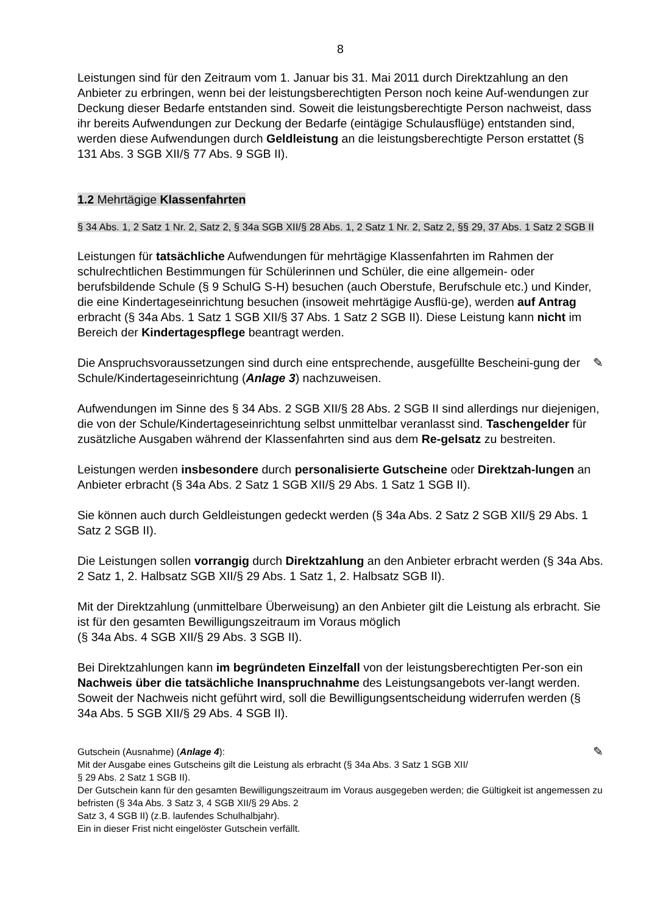8
Leistungen sind für den Zeitraum vom 1. Januar bis 31. Mai 2011 durch Direktzahlung an den Anbieter zu erbringen, wenn bei der leistungsberechtigten Person noch keine Auf-wendungen zur Deckung dieser Bedarfe entstanden sind. Soweit die leistungsberechtigte Person nachweist, dass ihr bereits Aufwendungen zur Deckung der Bedarfe (eintägige Schulausflüge) entstanden sind, werden diese Aufwendungen durch Geldleistung an die leistungsberechtigte Person erstattet (§ 131 Abs. 3 SGB XII/§ 77 Abs. 9 SGB II).
1.2 Mehrtägige Klassenfahrten
§ 34 Abs. 1, 2 Satz 1 Nr. 2, Satz 2, § 34a SGB XII/§ 28 Abs. 1, 2 Satz 1 Nr. 2, Satz 2, §§ 29, 37 Abs. 1 Satz 2 SGB II
Leistungen für tatsächliche Aufwendungen für mehrtägige Klassenfahrten im Rahmen der schulrechtlichen Bestimmungen für Schülerinnen und Schüler, die eine allgemein- oder berufsbildende Schule (§ 9 SchulG S-H) besuchen (auch Oberstufe, Berufschule etc.) und Kinder, die eine Kindertageseinrichtung besuchen (insoweit mehrtägige Ausflü-ge), werden auf Antrag erbracht (§ 34a Abs. 1 Satz 1 SGB XII/§ 37 Abs. 1 Satz 2 SGB II). Diese Leistung kann nicht im Bereich der Kindertagespflege beantragt werden.
✎ Die Anspruchsvoraussetzungen sind durch eine entsprechende, ausgefüllte Bescheini-gung der Schule/Kindertageseinrichtung (Anlage 3) nachzuweisen.
Aufwendungen im Sinne des § 34 Abs. 2 SGB XII/§ 28 Abs. 2 SGB II sind allerdings nur diejenigen, die von der Schule/Kindertageseinrichtung selbst unmittelbar veranlasst sind. Taschengelder für zusätzliche Ausgaben während der Klassenfahrten sind aus dem Re-gelsatz zu bestreiten.
Leistungen werden insbesondere durch personalisierte Gutscheine oder Direktzah-lungen an Anbieter erbracht (§ 34a Abs. 2 Satz 1 SGB XII/§ 29 Abs. 1 Satz 1 SGB II).
Sie können auch durch Geldleistungen gedeckt werden (§ 34a Abs. 2 Satz 2 SGB XII/§ 29 Abs. 1 Satz 2 SGB II).
Die Leistungen sollen vorrangig durch Direktzahlung an den Anbieter erbracht werden (§ 34a Abs. 2 Satz 1, 2. Halbsatz SGB XII/§ 29 Abs. 1 Satz 1, 2. Halbsatz SGB II).
Mit der Direktzahlung (unmittelbare Überweisung) an den Anbieter gilt die Leistung als erbracht. Sie ist für den gesamten Bewilligungszeitraum im Voraus möglich
(§ 34a Abs. 4 SGB XII/§ 29 Abs. 3 SGB II).
Bei Direktzahlungen kann im begründeten Einzelfall von der leistungsberechtigten Per-son ein Nachweis über die tatsächliche Inanspruchnahme des Leistungsangebots ver-langt werden. Soweit der Nachweis nicht geführt wird, soll die Bewilligungsentscheidung widerrufen werden (§ 34a Abs. 5 SGB XII/§ 29 Abs. 4 SGB II).
✎ Gutschein (Ausnahme) (Anlage 4):
Mit der Ausgabe eines Gutscheins gilt die Leistung als erbracht (§ 34a Abs. 3 Satz 1 SGB XII/
§ 29 Abs. 2 Satz 1 SGB II).
Der Gutschein kann für den gesamten Bewilligungszeitraum im Voraus ausgegeben werden; die Gültigkeit ist angemessen zu befristen (§ 34a Abs. 3 Satz 3, 4 SGB XII/§ 29 Abs. 2
Satz 3, 4 SGB II) (z.B. laufendes Schulhalbjahr).
Ein in dieser Frist nicht eingelöster Gutschein verfällt.